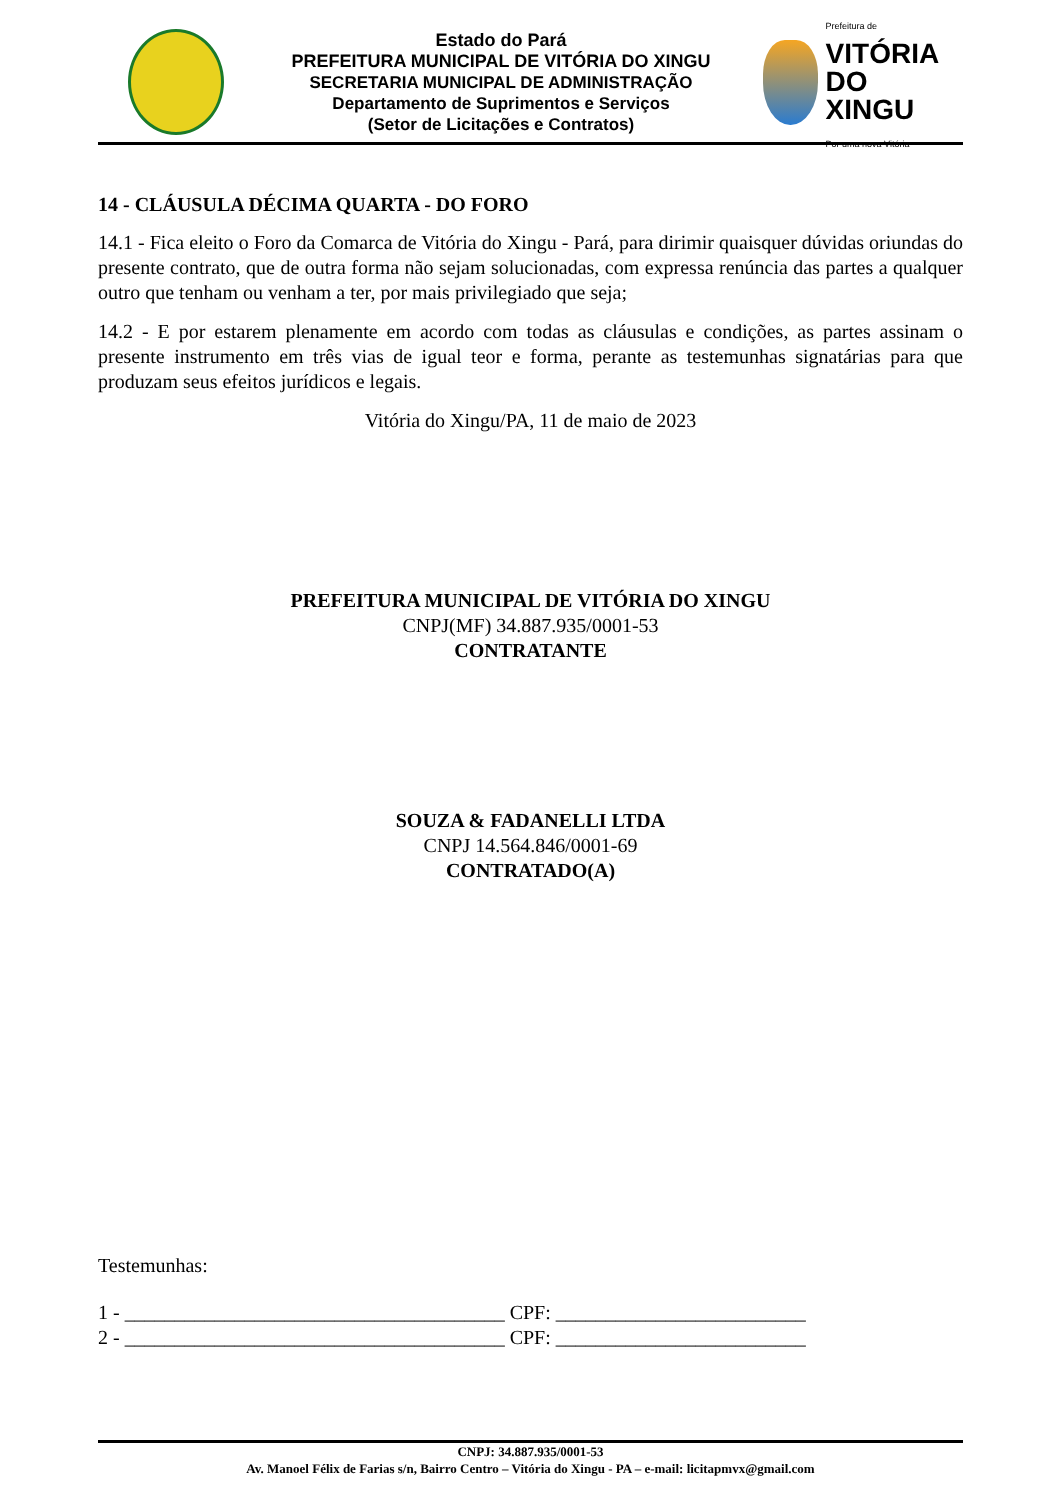Estado do Pará
PREFEITURA MUNICIPAL DE VITÓRIA DO XINGU
SECRETARIA MUNICIPAL DE ADMINISTRAÇÃO
Departamento de Suprimentos e Serviços
(Setor de Licitações e Contratos)
Prefeitura de
VITÓRIA
DO XINGU
Por uma nova Vitória
14 - CLÁUSULA DÉCIMA QUARTA - DO FORO
14.1 - Fica eleito o Foro da Comarca de Vitória do Xingu - Pará, para dirimir quaisquer dúvidas oriundas do presente contrato, que de outra forma não sejam solucionadas, com expressa renúncia das partes a qualquer outro que tenham ou venham a ter, por mais privilegiado que seja;
14.2 - E por estarem plenamente em acordo com todas as cláusulas e condições, as partes assinam o presente instrumento em três vias de igual teor e forma, perante as testemunhas signatárias para que produzam seus efeitos jurídicos e legais.
Vitória do Xingu/PA, 11 de maio de 2023
PREFEITURA MUNICIPAL DE VITÓRIA DO XINGU
CNPJ(MF) 34.887.935/0001-53
CONTRATANTE
SOUZA & FADANELLI LTDA
CNPJ 14.564.846/0001-69
CONTRATADO(A)
Testemunhas:
1 - ______________________________________ CPF: _________________________
2 - ______________________________________ CPF: _________________________
CNPJ: 34.887.935/0001-53
Av. Manoel Félix de Farias s/n, Bairro Centro – Vitória do Xingu - PA – e-mail: licitapmvx@gmail.com